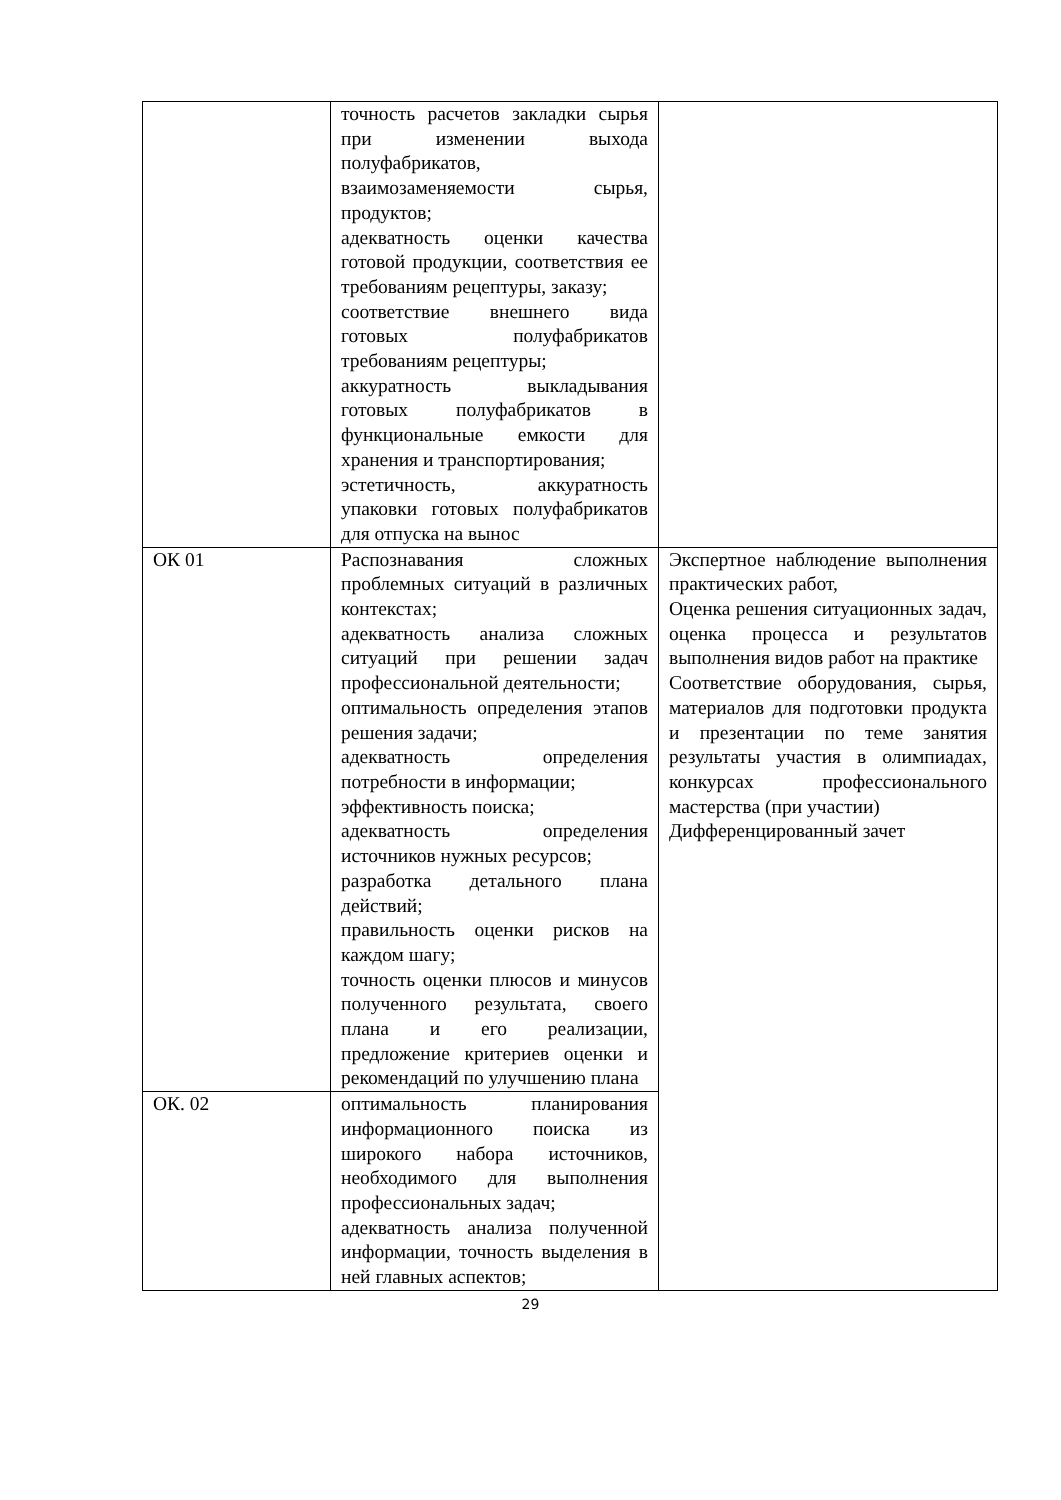| | точность расчетов закладки сырья при изменении выхода полуфабрикатов, взаимозаменяемости сырья, продуктов; адекватность оценки качества готовой продукции, соответствия ее требованиям рецептуры, заказу; соответствие внешнего вида готовых полуфабрикатов требованиям рецептуры; аккуратность выкладывания готовых полуфабрикатов в функциональные емкости для хранения и транспортирования; эстетичность, аккуратность упаковки готовых полуфабрикатов для отпуска на вынос | |
| ОК 01 | Распознавания сложных проблемных ситуаций в различных контекстах; адекватность анализа сложных ситуаций при решении задач профессиональной деятельности; оптимальность определения этапов решения задачи; адекватность определения потребности в информации; эффективность поиска; адекватность определения источников нужных ресурсов; разработка детального плана действий; правильность оценки рисков на каждом шагу; точность оценки плюсов и минусов полученного результата, своего плана и его реализации, предложение критериев оценки и рекомендаций по улучшению плана | Экспертное наблюдение выполнения практических работ, Оценка решения ситуационных задач, оценка процесса и результатов выполнения видов работ на практике Соответствие оборудования, сырья, материалов для подготовки продукта и презентации по теме занятия результаты участия в олимпиадах, конкурсах профессионального мастерства (при участии) Дифференцированный зачет |
| ОК. 02 | оптимальность планирования информационного поиска из широкого набора источников, необходимого для выполнения профессиональных задач; адекватность анализа полученной информации, точность выделения в ней главных аспектов; | |
29